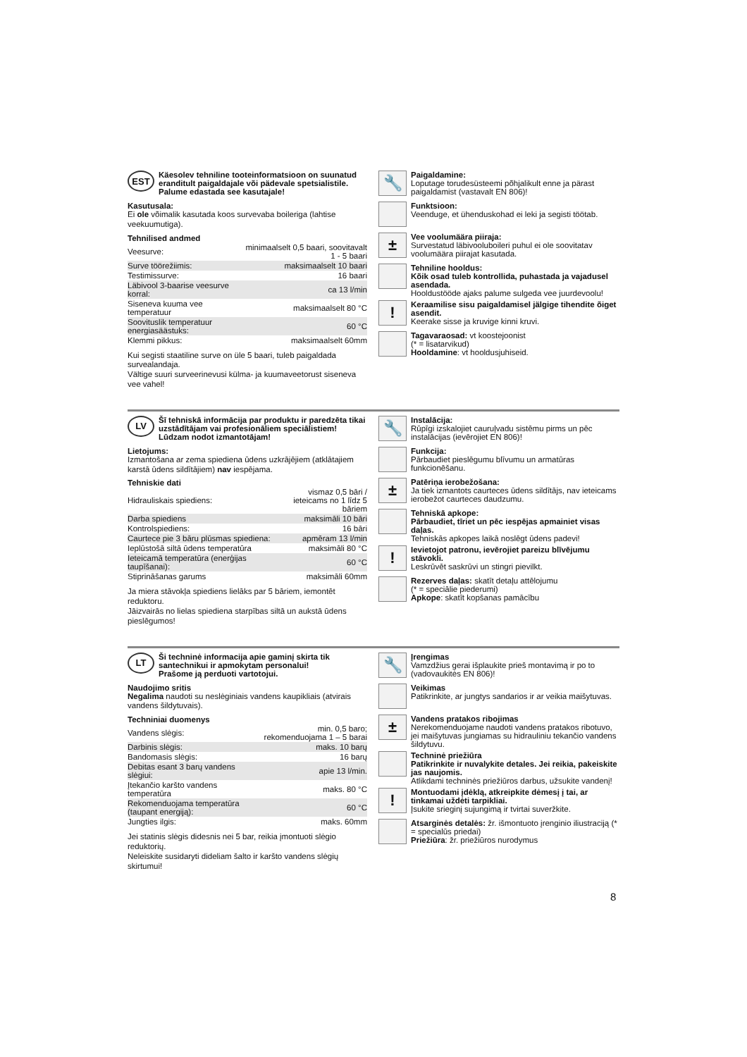EST
Käesolev tehniline tooteinformatsioon on suunatud eranditult paigaldajale või pädevale spetsialistile.
Palume edastada see kasutajale!
Kasutusala:
Ei ole võimalik kasutada koos survevaba boileriga (lahtise veekuumutiga).
Tehnilised andmed
| Veesurve: | minimaalselt 0,5 baari, soovitavalt 1 - 5 baari |
| Surve töörežiimis: | maksimaalselt 10 baari |
| Testimissurve: | 16 baari |
| Läbivool 3-baarise veesurve korral: | ca 13 l/min |
| Siseneva kuuma vee temperatuur | maksimaalselt 80 °C |
| Soovituslik temperatuur energiasäästuks: | 60 °C |
| Klemmi pikkus: | maksimaalselt 60mm |
Kui segisti staatiline surve on üle 5 baari, tuleb paigaldada survealandaja.
Vältige suuri surveerinevusi külma- ja kuumaveetorust siseneva vee vahel!
🔧
Paigaldamine:
Loputage torudesüsteemi põhjalikult enne ja pärast paigaldamist (vastavalt EN 806)!
Funktsioon:
Veenduge, et ühenduskohad ei leki ja segisti töötab.
±
Vee voolumäära piiraja:
Survestatud läbivooluboileri puhul ei ole soovitatav voolumäära piirajat kasutada.
Tehniline hooldus:
Kõik osad tuleb kontrollida, puhastada ja vajadusel asendada.
Hooldustööde ajaks palume sulgeda vee juurdevoolu!
!
Keraamilise sisu paigaldamisel jälgige tihendite õiget asendit.
Keerake sisse ja kruvige kinni kruvi.
Tagavaraosad: vt koostejoonist
(* = lisatarvikud)
Hooldamine: vt hooldusjuhiseid.
LV
Šī tehniskā informācija par produktu ir paredzēta tikai uzstādītājam vai profesionāliem speciālistiem!
Lūdzam nodot izmantotājam!
Lietojums:
Izmantošana ar zema spiediena ūdens uzkrājējiem (atklātajiem karstā ūdens sildītājiem) nav iespējama.
Tehniskie dati
| Hidrauliskais spiediens: | vismaz 0,5 bāri / ieteicams no 1 līdz 5 bāriem |
| Darba spiediens | maksimāli 10 bāri |
| Kontrolspiediens: | 16 bāri |
| Caurtece pie 3 bāru plūsmas spiediena: | apmēram 13 l/min |
| Ieplūstošā siltā ūdens temperatūra | maksimāli 80 °C |
| Ieteicamā temperatūra (enerģijas taupīšanai): | 60 °C |
| Stiprināšanas garums | maksimāli 60mm |
Ja miera stāvokļa spiediens lielāks par 5 bāriem, iemontēt reduktoru.
Jāizvairās no lielas spiediena starpības siltā un aukstā ūdens pieslēgumos!
🔧
Instalācija:
Rūpīgi izskalojiet cauruļvadu sistēmu pirms un pēc instalācijas (ievērojiet EN 806)!
Funkcija:
Pārbaudiet pieslēgumu blīvumu un armatūras funkcionēšanu.
±
Patēriņa ierobežošana:
Ja tiek izmantots caurteces ūdens sildītājs, nav ieteicams ierobežot caurteces daudzumu.
Tehniskā apkope:
Pārbaudiet, tīriet un pēc iespējas apmainiet visas daļas.
Tehniskās apkopes laikā noslēgt ūdens padevi!
!
Ievietojot patronu, ievērojiet pareizu blīvējumu stāvokli.
Leskrūvēt saskrūvi un stingri pievilkt.
Rezerves daļas: skatīt detaļu attēlojumu
(* = speciālie piederumi)
Apkope: skatīt kopšanas pamācību
LT
Ši techninė informacija apie gaminį skirta tik santechnikui ir apmokytam personalui!
Prašome ją perduoti vartotojui.
Naudojimo sritis
Negalima naudoti su neslėginiais vandens kaupikliais (atvirais vandens šildytuvais).
Techniniai duomenys
| Vandens slėgis: | min. 0,5 baro; rekomenduojama 1 – 5 barai |
| Darbinis slėgis: | maks. 10 barų |
| Bandomasis slėgis: | 16 barų |
| Debitas esant 3 barų vandens slėgiui: | apie 13 l/min. |
| Įtekančio karšto vandens temperatūra | maks. 80 °C |
| Rekomenduojama temperatūra (taupant energiją): | 60 °C |
| Jungties ilgis: | maks. 60mm |
Jei statinis slėgis didesnis nei 5 bar, reikia įmontuoti slėgio reduktorių.
Neleiskite susidaryti dideliam šalto ir karšto vandens slėgių skirtumui!
🔧
Įrengimas
Vamzdžius gerai išplaukite prieš montavimą ir po to (vadovaukitės EN 806)!
Veikimas
Patikrinkite, ar jungtys sandarios ir ar veikia maišytuvas.
±
Vandens pratakos ribojimas
Nerekomenduojame naudoti vandens pratakos ribotuvo, jei maišytuvas jungiamas su hidrauliniu tekančio vandens šildytuvu.
Techninė priežiūra
Patikrinkite ir nuvalykite detales. Jei reikia, pakeiskite jas naujomis.
Atlikdami techninės priežiūros darbus, užsukite vandenį!
!
Montuodami įdėklą, atkreipkite dėmesį į tai, ar tinkamai uždėti tarpikliai.
Įsukite srieginį sujungimą ir tvirtai suveržkite.
Atsarginės detalės: žr. išmontuoto įrenginio iliustraciją (* = specialūs priedai)
Priežiūra: žr. priežiūros nurodymus
8